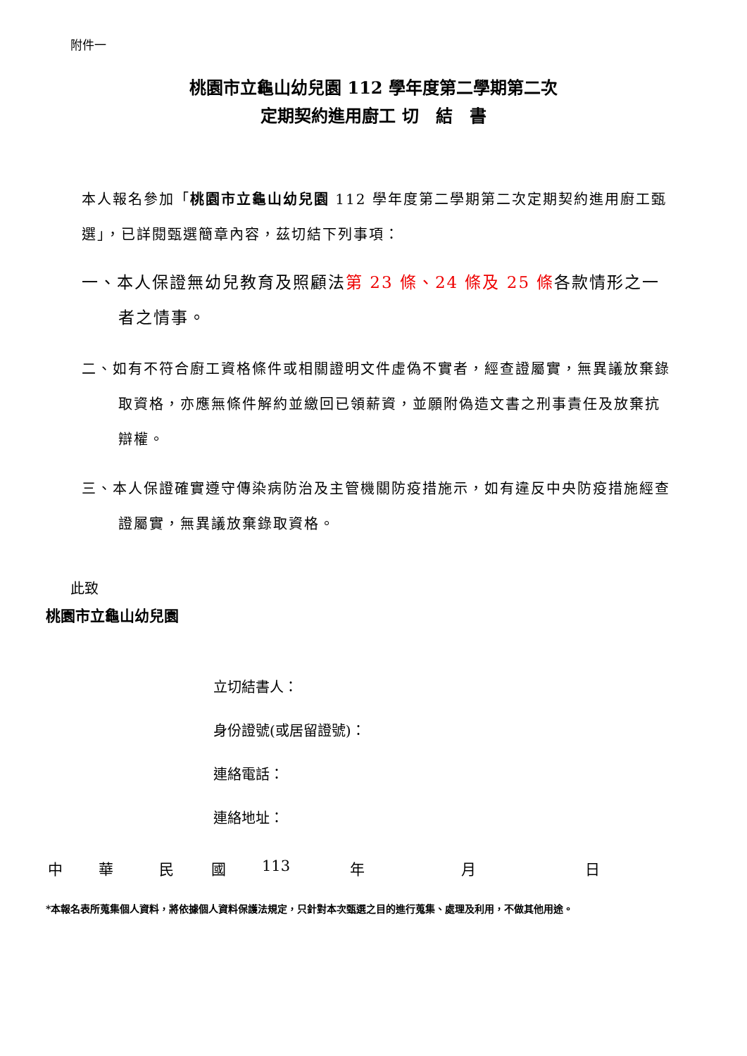附件一
桃園市立龜山幼兒園 112 學年度第二學期第二次
定期契約進用廚工 切　結　書
本人報名參加「桃園市立龜山幼兒園 112 學年度第二學期第二次定期契約進用廚工甄選」，已詳閱甄選簡章內容，茲切結下列事項：
一、本人保證無幼兒教育及照顧法第 23 條、24 條及 25 條各款情形之一者之情事。
二、如有不符合廚工資格條件或相關證明文件虛偽不實者，經查證屬實，無異議放棄錄取資格，亦應無條件解約並繳回已領薪資，並願附偽造文書之刑事責任及放棄抗辯權。
三、本人保證確實遵守傳染病防治及主管機關防疫措施示，如有違反中央防疫措施經查證屬實，無異議放棄錄取資格。
此致
桃園市立龜山幼兒園
立切結書人：
身份證號(或居留證號)：
連絡電話：
連絡地址：
中 華 民 國 113 年 月 日
*本報名表所蒐集個人資料，將依據個人資料保護法規定，只針對本次甄選之目的進行蒐集、處理及利用，不做其他用途。